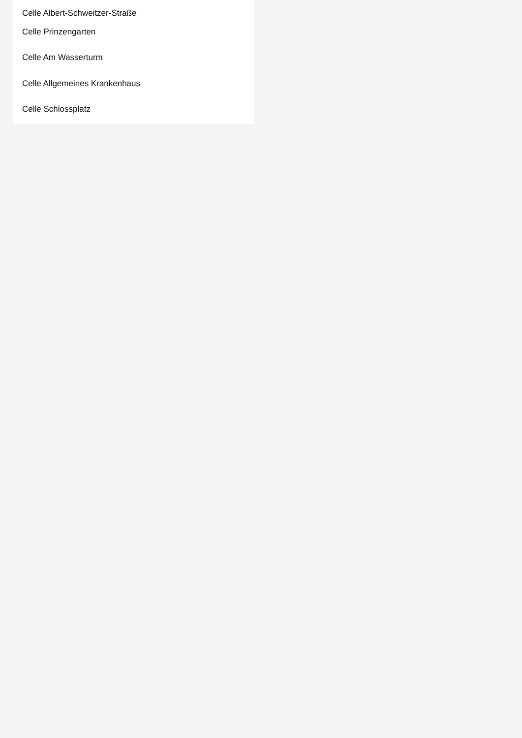Celle Albert-Schweitzer-Straße
Celle Prinzengarten
Celle Am Wasserturm
Celle Allgemeines Krankenhaus
Celle Schlossplatz